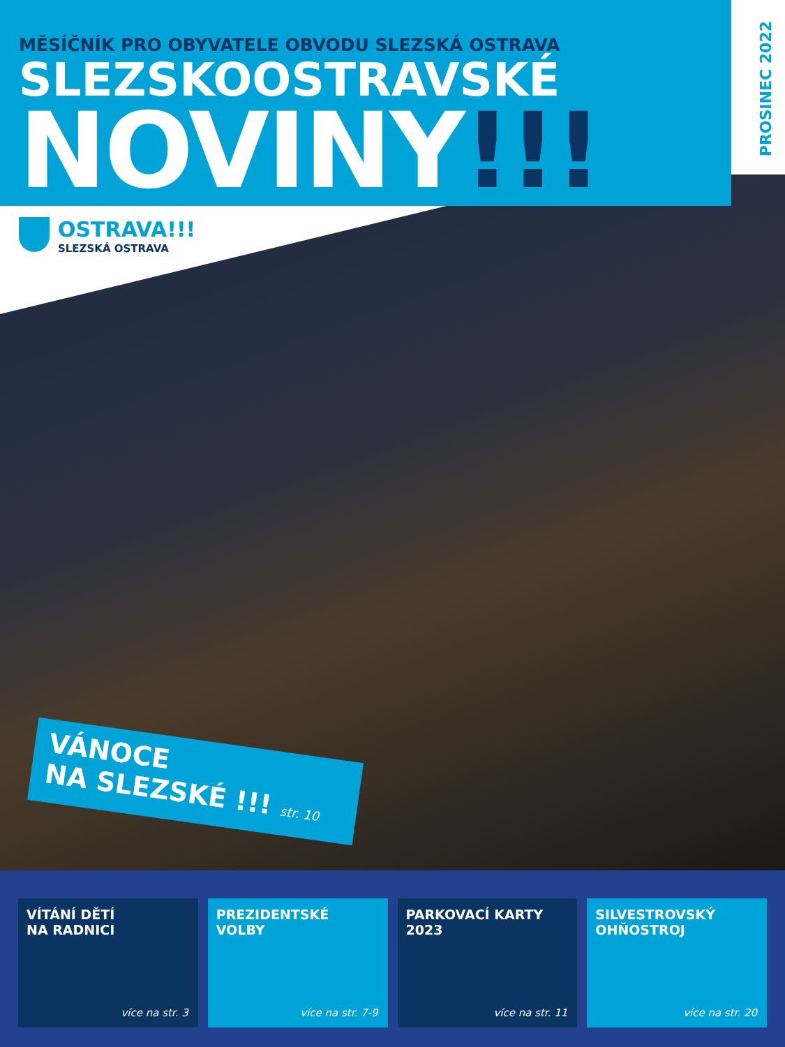PROSINEC 2022
MĚSÍČNÍK PRO OBYVATELE OBVODU SLEZSKÁ OSTRAVA
SLEZSKOOSTRAVSKÉ
NOVINY!!!
OSTRAVA!!!
SLEZSKÁ OSTRAVA
VÁNOCE
NA SLEZSKÉ !!! str. 10
VÍTÁNÍ DĚTÍ
NA RADNICI
více na str. 3
PREZIDENTSKÉ
VOLBY
více na str. 7-9
PARKOVACÍ KARTY
2023
více na str. 11
SILVESTROVSKÝ
OHŇOSTROJ
více na str. 20